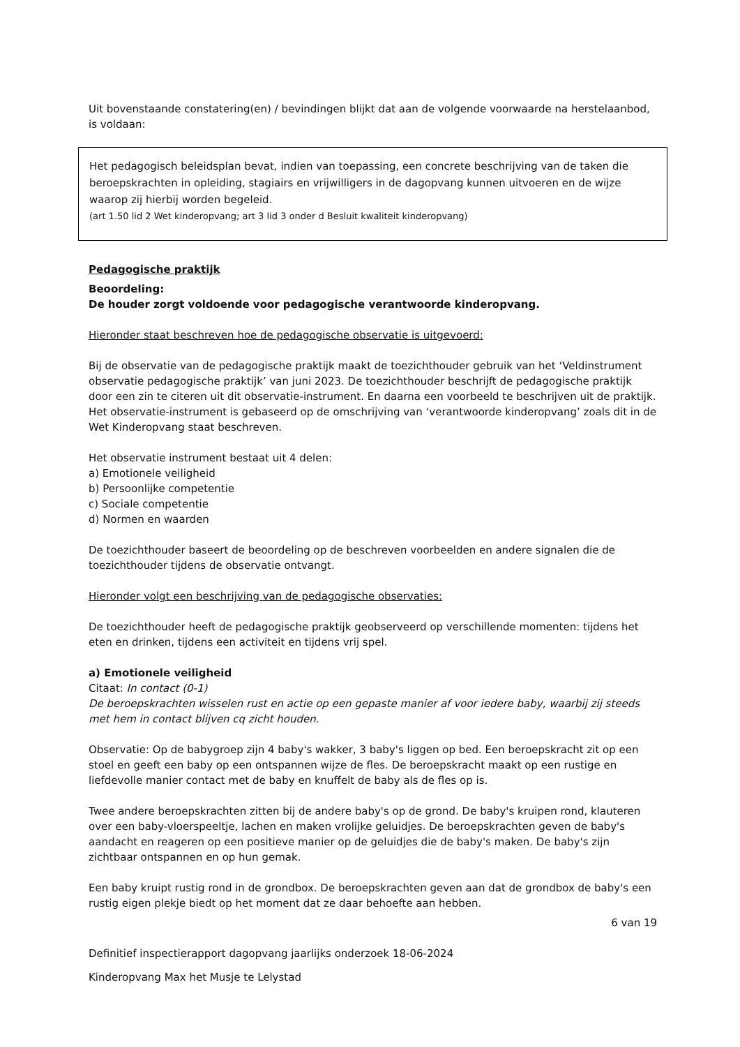Uit bovenstaande constatering(en) / bevindingen blijkt dat aan de volgende voorwaarde na herstelaanbod, is voldaan:
Het pedagogisch beleidsplan bevat, indien van toepassing, een concrete beschrijving van de taken die beroepskrachten in opleiding, stagiairs en vrijwilligers in de dagopvang kunnen uitvoeren en de wijze waarop zij hierbij worden begeleid.
(art 1.50 lid 2 Wet kinderopvang; art 3 lid 3 onder d Besluit kwaliteit kinderopvang)
Pedagogische praktijk
Beoordeling:
De houder zorgt voldoende voor pedagogische verantwoorde kinderopvang.
Hieronder staat beschreven hoe de pedagogische observatie is uitgevoerd:
Bij de observatie van de pedagogische praktijk maakt de toezichthouder gebruik van het ‘Veldinstrument observatie pedagogische praktijk’ van juni 2023. De toezichthouder beschrijft de pedagogische praktijk door een zin te citeren uit dit observatie-instrument. En daarna een voorbeeld te beschrijven uit de praktijk. Het observatie-instrument is gebaseerd op de omschrijving van ‘verantwoorde kinderopvang’ zoals dit in de Wet Kinderopvang staat beschreven.
Het observatie instrument bestaat uit 4 delen:
a) Emotionele veiligheid
b) Persoonlijke competentie
c) Sociale competentie
d) Normen en waarden
De toezichthouder baseert de beoordeling op de beschreven voorbeelden en andere signalen die de toezichthouder tijdens de observatie ontvangt.
Hieronder volgt een beschrijving van de pedagogische observaties:
De toezichthouder heeft de pedagogische praktijk geobserveerd op verschillende momenten: tijdens het eten en drinken, tijdens een activiteit en tijdens vrij spel.
a) Emotionele veiligheid
Citaat: In contact (0-1)
De beroepskrachten wisselen rust en actie op een gepaste manier af voor iedere baby, waarbij zij steeds met hem in contact blijven cq zicht houden.
Observatie: Op de babygroep zijn 4 baby's wakker, 3 baby's liggen op bed. Een beroepskracht zit op een stoel en geeft een baby op een ontspannen wijze de fles. De beroepskracht maakt op een rustige en liefdevolle manier contact met de baby en knuffelt de baby als de fles op is.
Twee andere beroepskrachten zitten bij de andere baby's op de grond. De baby's kruipen rond, klauteren over een baby-vloerspeeltje, lachen en maken vrolijke geluidjes. De beroepskrachten geven de baby's aandacht en reageren op een positieve manier op de geluidjes die de baby's maken. De baby's zijn zichtbaar ontspannen en op hun gemak.
Een baby kruipt rustig rond in de grondbox. De beroepskrachten geven aan dat de grondbox de baby's een rustig eigen plekje biedt op het moment dat ze daar behoefte aan hebben.
6 van 19
Definitief inspectierapport dagopvang jaarlijks onderzoek 18-06-2024
Kinderopvang Max het Musje te Lelystad